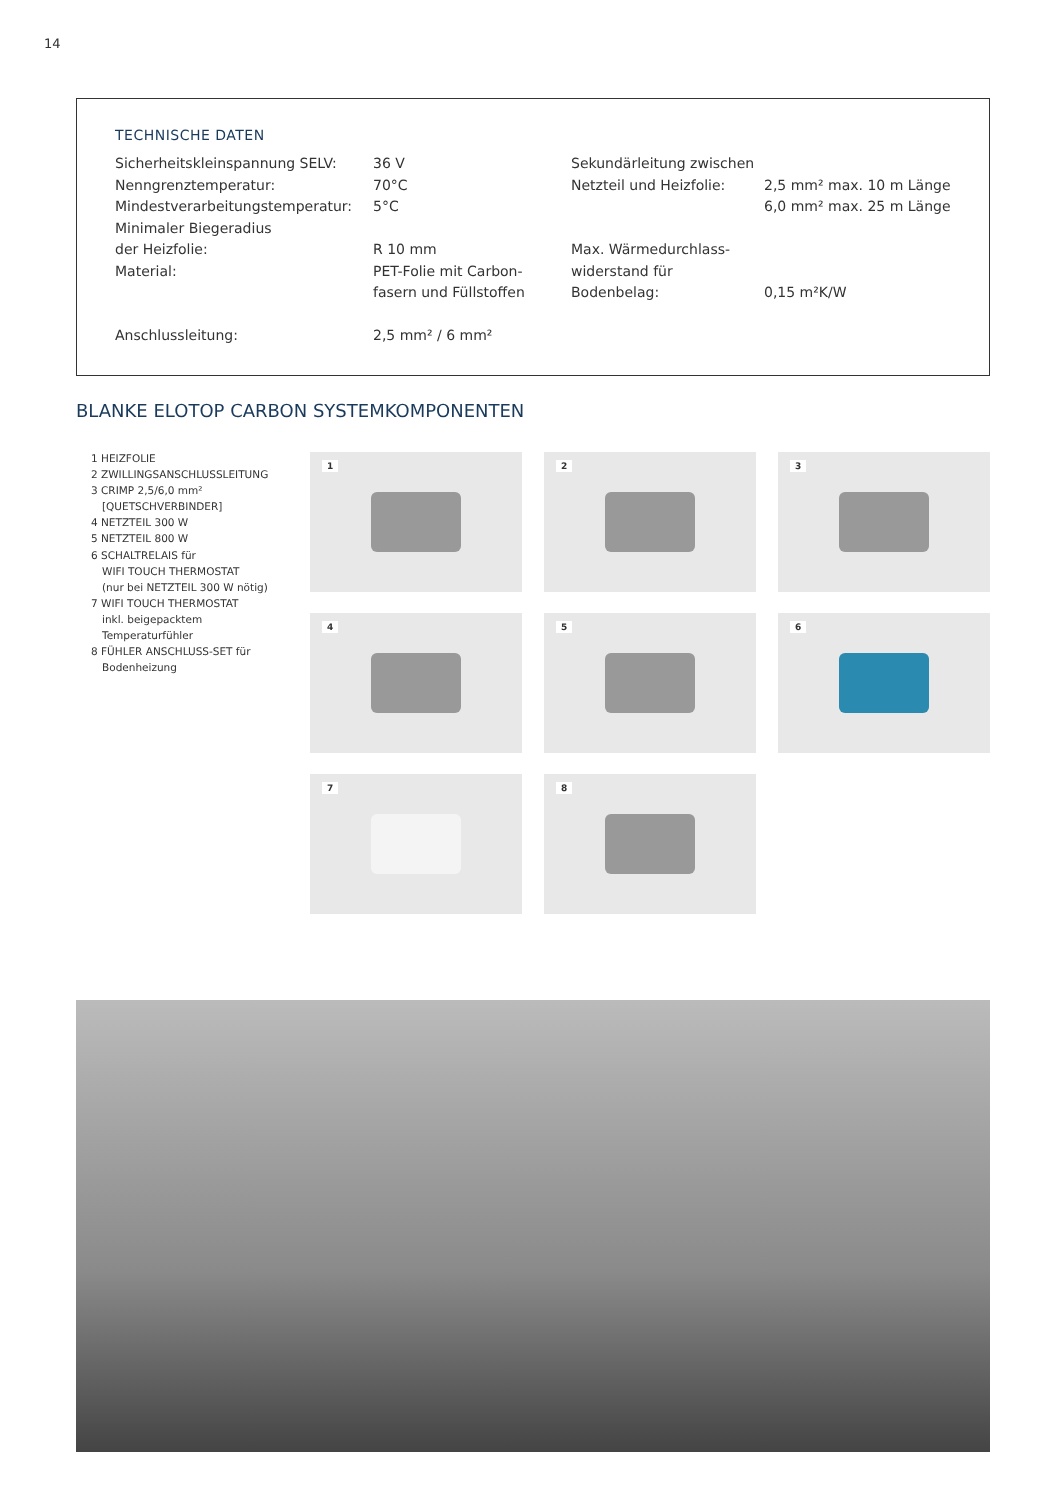14
TECHNISCHE DATEN
| Sicherheitskleinspannung SELV: | 36 V | Sekundärleitung zwischen | |
| Nenngrenztemperatur: | 70°C | Netzteil und Heizfolie: | 2,5 mm² max. 10 m Länge |
| Mindestverarbeitungstemperatur: | 5°C | | 6,0 mm² max. 25 m Länge |
| Minimaler Biegeradius | | | |
| der Heizfolie: | R 10 mm | Max. Wärmedurchlass- | |
| Material: | PET-Folie mit Carbon- | widerstand für | |
| | fasern und Füllstoffen | Bodenbelag: | 0,15 m²K/W |
| Anschlussleitung: | 2,5 mm² / 6 mm² | | |
BLANKE ELOTOP CARBON SYSTEMKOMPONENTEN
1 HEIZFOLIE
2 ZWILLINGSANSCHLUSSLEITUNG
3 CRIMP 2,5/6,0 mm²
[QUETSCHVERBINDER]
4 NETZTEIL 300 W
5 NETZTEIL 800 W
6 SCHALTRELAIS für
WIFI TOUCH THERMOSTAT
(nur bei NETZTEIL 300 W nötig)
7 WIFI TOUCH THERMOSTAT
inkl. beigepacktem
Temperaturfühler
8 FÜHLER ANSCHLUSS-SET für
Bodenheizung
1
2
3
4
5
6
7
8